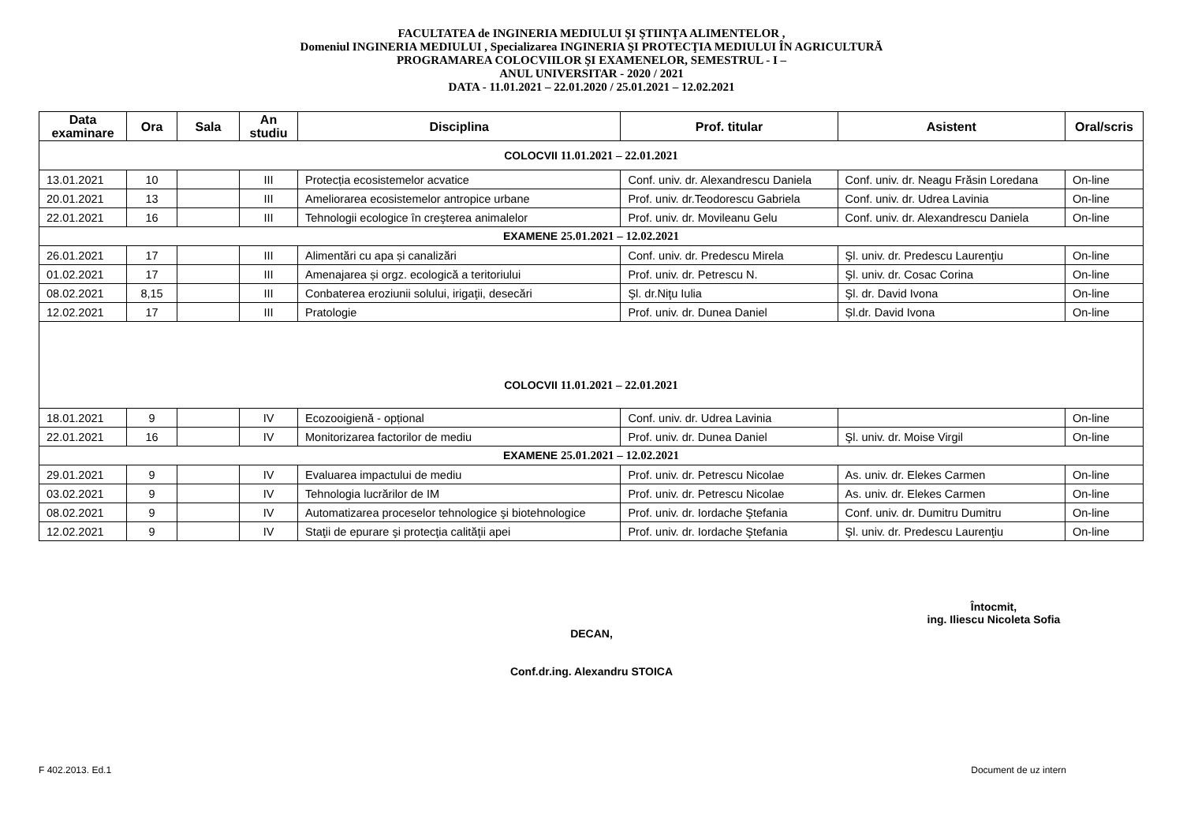FACULTATEA de INGINERIA MEDIULUI ŞI ŞTIINŢA ALIMENTELOR ,
Domeniul INGINERIA MEDIULUI , Specializarea INGINERIA ŞI PROTECŢIA MEDIULUI ÎN AGRICULTURĂ
PROGRAMAREA COLOCVIILOR ŞI EXAMENELOR, SEMESTRUL - I –
ANUL UNIVERSITAR - 2020 / 2021
DATA - 11.01.2021 – 22.01.2020 / 25.01.2021 – 12.02.2021
| Data examinare | Ora | Sala | An studiu | Disciplina | Prof. titular | Asistent | Oral/scris |
| --- | --- | --- | --- | --- | --- | --- | --- |
| COLOCVII 11.01.2021 – 22.01.2021 | | | | | | | |
| 13.01.2021 | 10 | | III | Protecția ecosistemelor acvatice | Conf. univ. dr. Alexandrescu Daniela | Conf. univ. dr. Neagu Frăsin Loredana | On-line |
| 20.01.2021 | 13 | | III | Ameliorarea ecosistemelor antropice urbane | Prof. univ. dr.Teodorescu Gabriela | Conf. univ. dr. Udrea Lavinia | On-line |
| 22.01.2021 | 16 | | III | Tehnologii ecologice în creşterea animalelor | Prof. univ. dr. Movileanu Gelu | Conf. univ. dr. Alexandrescu Daniela | On-line |
| EXAMENE 25.01.2021 – 12.02.2021 | | | | | | | |
| 26.01.2021 | 17 | | III | Alimentări cu apa și canalizări | Conf. univ. dr. Predescu Mirela | Şl. univ. dr. Predescu Laurenţiu | On-line |
| 01.02.2021 | 17 | | III | Amenajarea și orgz. ecologică a teritoriului | Prof. univ. dr. Petrescu N. | Şl. univ. dr. Cosac Corina | On-line |
| 08.02.2021 | 8,15 | | III | Conbaterea eroziunii solului, irigaţii, desecări | Şl. dr.Niţu Iulia | Şl. dr. David Ivona | On-line |
| 12.02.2021 | 17 | | III | Pratologie | Prof. univ. dr. Dunea Daniel | Șl.dr. David Ivona | On-line |
| COLOCVII 11.01.2021 – 22.01.2021 | | | | | | | |
| 18.01.2021 | 9 | | IV | Ecozooigienă - opțional | Conf. univ. dr. Udrea Lavinia | | On-line |
| 22.01.2021 | 16 | | IV | Monitorizarea factorilor de mediu | Prof. univ. dr. Dunea Daniel | Şl. univ. dr. Moise Virgil | On-line |
| EXAMENE 25.01.2021 – 12.02.2021 | | | | | | | |
| 29.01.2021 | 9 | | IV | Evaluarea impactului de mediu | Prof. univ. dr. Petrescu Nicolae | As. univ. dr. Elekes Carmen | On-line |
| 03.02.2021 | 9 | | IV | Tehnologia lucrărilor de IM | Prof. univ. dr. Petrescu Nicolae | As. univ. dr. Elekes Carmen | On-line |
| 08.02.2021 | 9 | | IV | Automatizarea proceselor tehnologice şi biotehnologice | Prof. univ. dr. Iordache Ştefania | Conf. univ. dr. Dumitru Dumitru | On-line |
| 12.02.2021 | 9 | | IV | Staţii de epurare şi protecţia calităţii apei | Prof. univ. dr. Iordache Ştefania | Şl. univ. dr. Predescu Laurenţiu | On-line |
Întocmit,
ing. Iliescu Nicoleta Sofia
DECAN,
Conf.dr.ing. Alexandru STOICA
F 402.2013. Ed.1 Document de uz intern